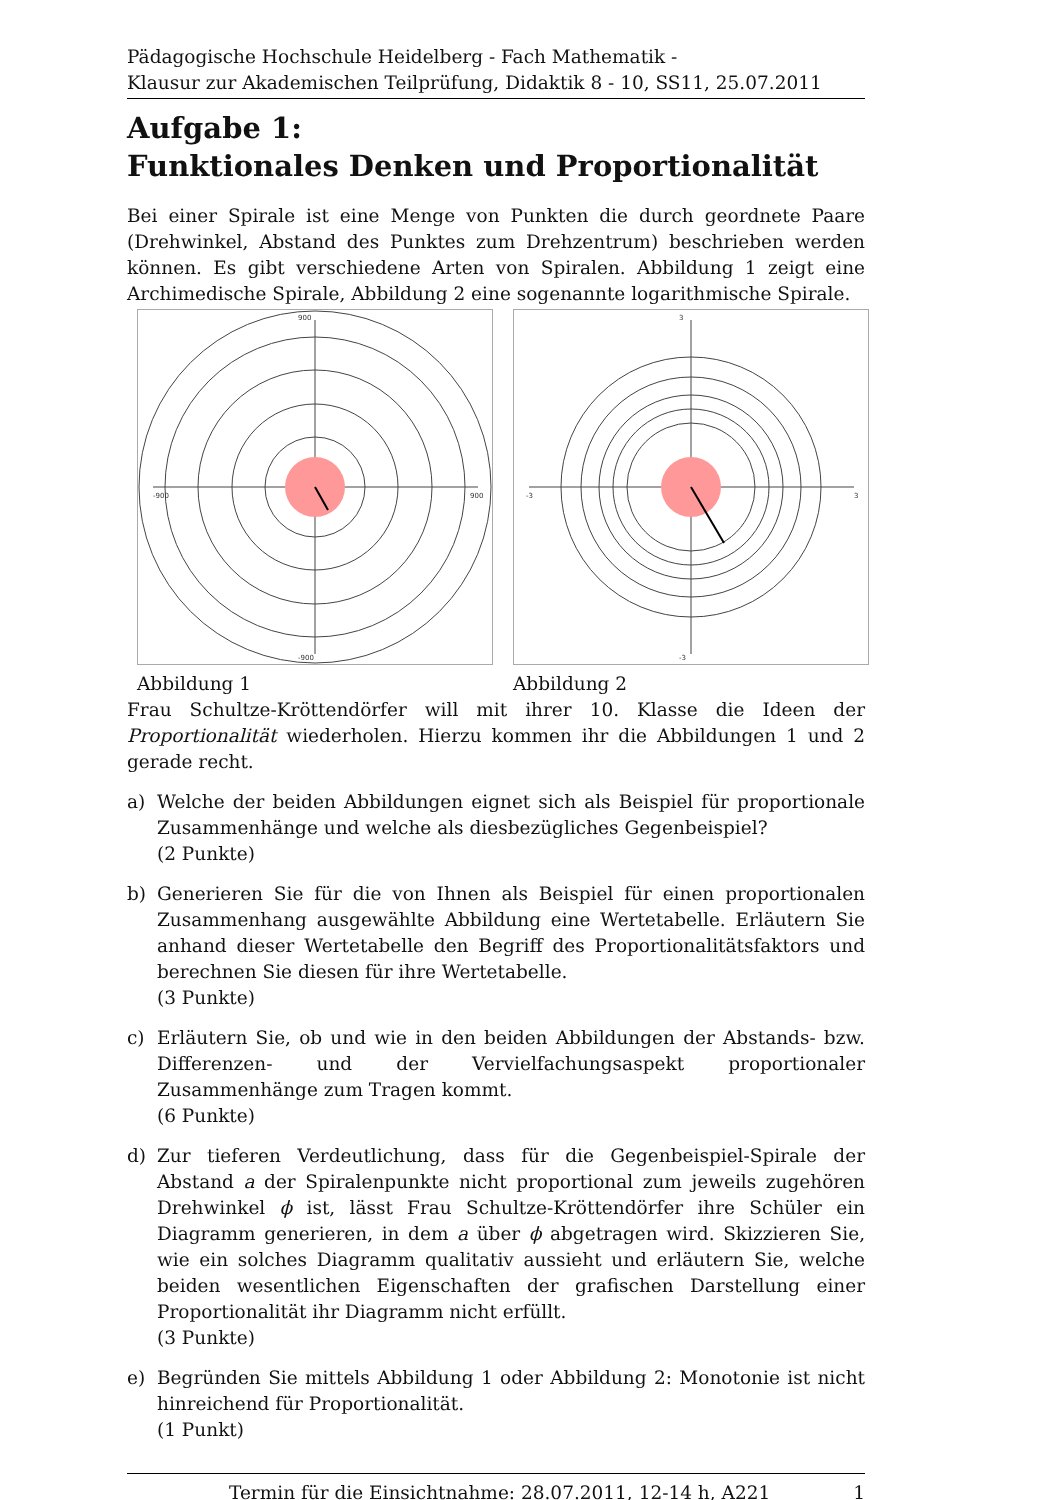Pädagogische Hochschule Heidelberg - Fach Mathematik -
Klausur zur Akademischen Teilprüfung, Didaktik 8 - 10, SS11, 25.07.2011
Aufgabe 1:
Funktionales Denken und Proportionalität
Bei einer Spirale ist eine Menge von Punkten die durch geordnete Paare (Drehwinkel, Abstand des Punktes zum Drehzentrum) beschrieben werden können. Es gibt verschiedene Arten von Spiralen. Abbildung 1 zeigt eine Archimedische Spirale, Abbildung 2 eine sogenannte logarithmische Spirale.
900
-900
900
-900
Abbildung 1
3
-3
3
-3
Abbildung 2
Frau Schultze-Kröttendörfer will mit ihrer 10. Klasse die Ideen der Proportionalität wiederholen. Hierzu kommen ihr die Abbildungen 1 und 2 gerade recht.
a) Welche der beiden Abbildungen eignet sich als Beispiel für proportionale Zusammenhänge und welche als diesbezügliches Gegenbeispiel?
(2 Punkte)
b) Generieren Sie für die von Ihnen als Beispiel für einen proportionalen Zusammenhang ausgewählte Abbildung eine Wertetabelle. Erläutern Sie anhand dieser Wertetabelle den Begriff des Proportionalitätsfaktors und berechnen Sie diesen für ihre Wertetabelle.
(3 Punkte)
c) Erläutern Sie, ob und wie in den beiden Abbildungen der Abstands- bzw. Differenzen- und der Vervielfachungsaspekt proportionaler Zusammenhänge zum Tragen kommt.
(6 Punkte)
d) Zur tieferen Verdeutlichung, dass für die Gegenbeispiel-Spirale der Abstand a der Spiralenpunkte nicht proportional zum jeweils zugehören Drehwinkel ϕ ist, lässt Frau Schultze-Kröttendörfer ihre Schüler ein Diagramm generieren, in dem a über ϕ abgetragen wird. Skizzieren Sie, wie ein solches Diagramm qualitativ aussieht und erläutern Sie, welche beiden wesentlichen Eigenschaften der grafischen Darstellung einer Proportionalität ihr Diagramm nicht erfüllt.
(3 Punkte)
e) Begründen Sie mittels Abbildung 1 oder Abbildung 2: Monotonie ist nicht hinreichend für Proportionalität.
(1 Punkt)
Termin für die Einsichtnahme: 28.07.2011, 12-14 h, A221 1